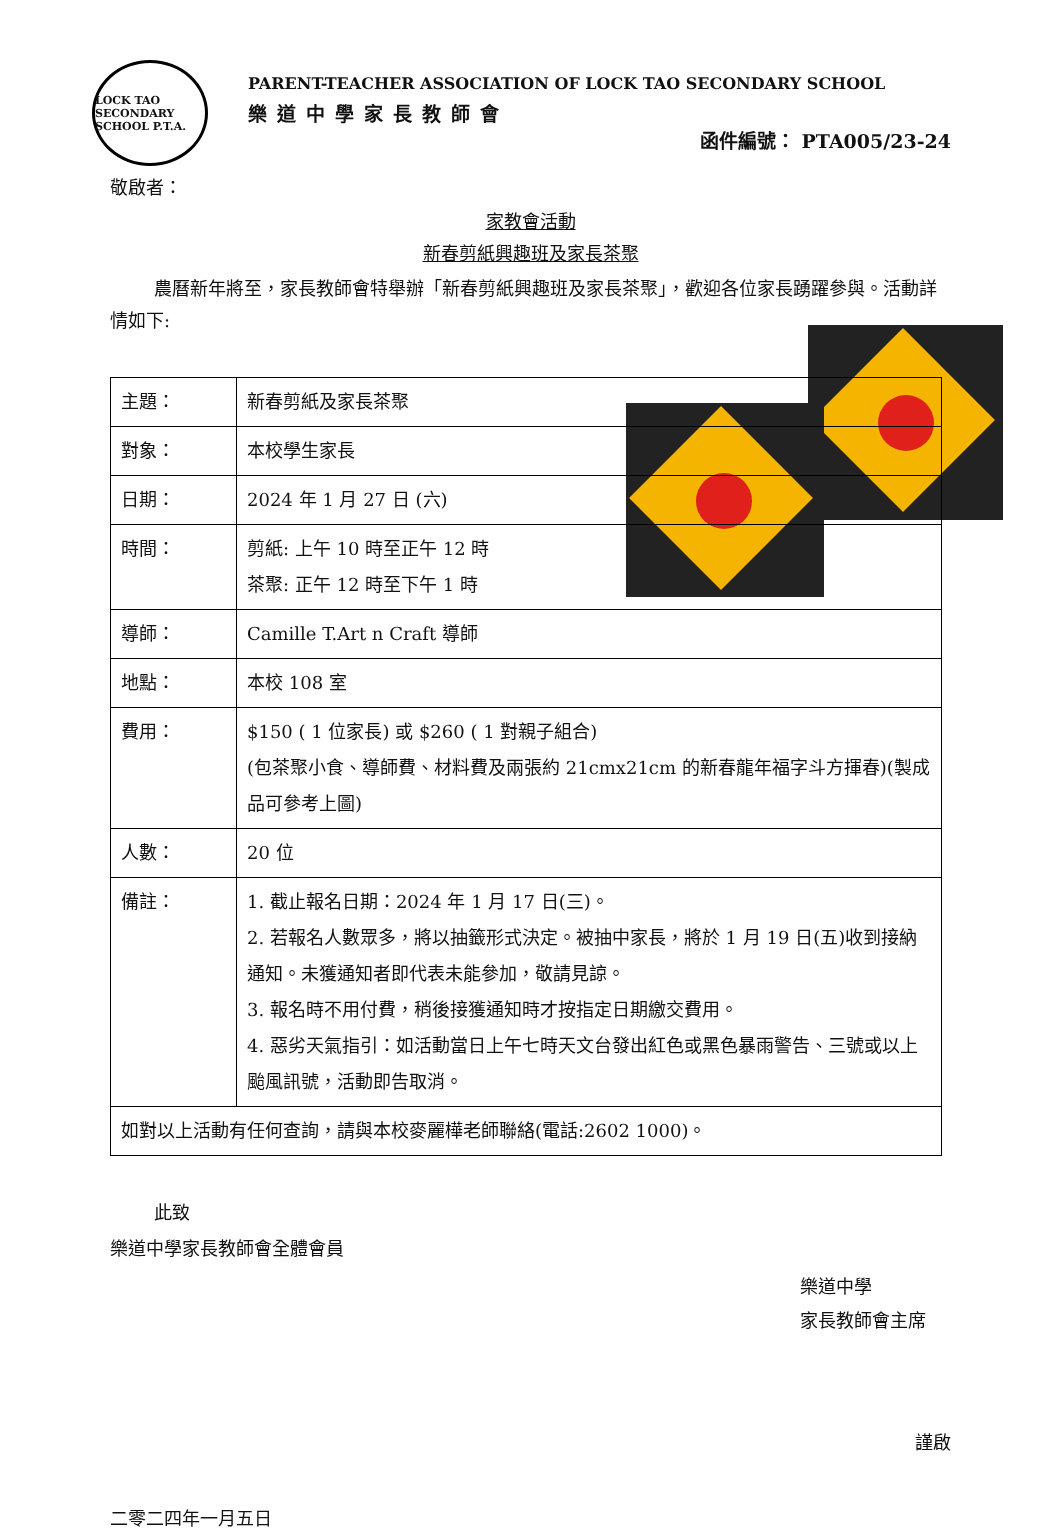LOCK TAO SECONDARY SCHOOL P.T.A.
PARENT-TEACHER ASSOCIATION OF LOCK TAO SECONDARY SCHOOL
樂道中學家長教師會
函件編號： PTA005/23-24
敬啟者：
家教會活動
新春剪紙興趣班及家長茶聚
農曆新年將至，家長教師會特舉辦「新春剪紙興趣班及家長茶聚」，歡迎各位家長踴躍參與。活動詳情如下:
| 主題： | 新春剪紙及家長茶聚 |
| 對象： | 本校學生家長 |
| 日期： | 2024 年 1 月 27 日 (六) |
| 時間： | 剪紙: 上午 10 時至正午 12 時 茶聚: 正午 12 時至下午 1 時 |
| 導師： | Camille T.Art n Craft 導師 |
| 地點： | 本校 108 室 |
| 費用： | $150 ( 1 位家長) 或 $260 ( 1 對親子組合) (包茶聚小食、導師費、材料費及兩張約 21cmx21cm 的新春龍年福字斗方揮春)(製成品可參考上圖) |
| 人數： | 20 位 |
| 備註： | 1. 截止報名日期：2024 年 1 月 17 日(三)。 2. 若報名人數眾多，將以抽籤形式決定。被抽中家長，將於 1 月 19 日(五)收到接納通知。未獲通知者即代表未能參加，敬請見諒。 3. 報名時不用付費，稍後接獲通知時才按指定日期繳交費用。 4. 惡劣天氣指引：如活動當日上午七時天文台發出紅色或黑色暴雨警告、三號或以上颱風訊號，活動即告取消。 |
| 如對以上活動有任何查詢，請與本校麥麗樺老師聯絡(電話:2602 1000)。 | |
此致
樂道中學家長教師會全體會員
樂道中學
家長教師會主席
謹啟
二零二四年一月五日